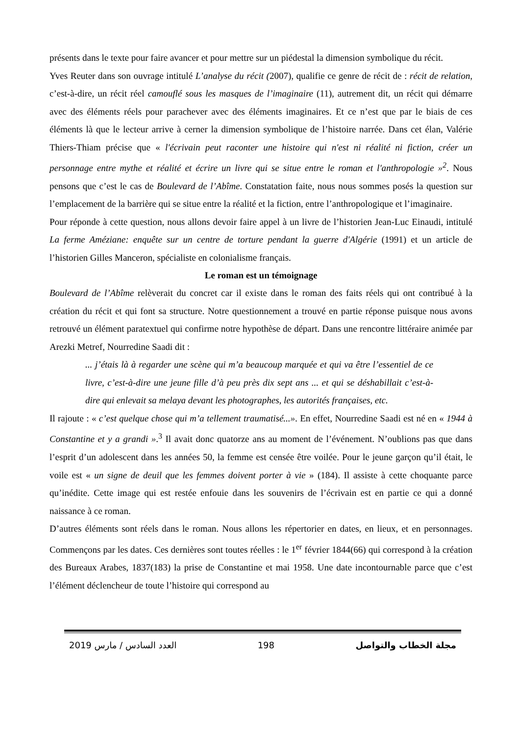présents dans le texte pour faire avancer et pour mettre sur un piédestal la dimension symbolique du récit.
Yves Reuter dans son ouvrage intitulé L’analyse du récit (2007), qualifie ce genre de récit de : récit de relation, c’est-à-dire, un récit réel camouflé sous les masques de l’imaginaire (11), autrement dit, un récit qui démarre avec des éléments réels pour parachever avec des éléments imaginaires. Et ce n’est que par le biais de ces éléments là que le lecteur arrive à cerner la dimension symbolique de l’histoire narrée. Dans cet élan, Valérie Thiers-Thiam précise que « l'écrivain peut raconter une histoire qui n'est ni réalité ni fiction, créer un personnage entre mythe et réalité et écrire un livre qui se situe entre le roman et l'anthropologie »<sup>2</sup>. Nous pensons que c’est le cas de Boulevard de l’Abîme. Constatation faite, nous nous sommes posés la question sur l’emplacement de la barrière qui se situe entre la réalité et la fiction, entre l’anthropologique et l’imaginaire.
Pour réponde à cette question, nous allons devoir faire appel à un livre de l’historien Jean-Luc Einaudi, intitulé La ferme Améziane: enquête sur un centre de torture pendant la guerre d'Algérie (1991) et un article de l’historien Gilles Manceron, spécialiste en colonialisme français.
Le roman est un témoignage
Boulevard de l’Abîme relèverait du concret car il existe dans le roman des faits réels qui ont contribué à la création du récit et qui font sa structure. Notre questionnement a trouvé en partie réponse puisque nous avons retrouvé un élément paratextuel qui confirme notre hypothèse de départ. Dans une rencontre littéraire animée par Arezki Metref, Nourredine Saadi dit :
... j’étais là à regarder une scène qui m’a beaucoup marquée et qui va être l’essentiel de ce livre, c’est-à-dire une jeune fille d’à peu près dix sept ans ... et qui se déshabillait c’est-à-dire qui enlevait sa melaya devant les photographes, les autorités françaises, etc.
Il rajoute : « c’est quelque chose qui m’a tellement traumatisé...». En effet, Nourredine Saadi est né en « 1944 à Constantine et y a grandi ».<sup>3</sup> Il avait donc quatorze ans au moment de l’événement. N’oublions pas que dans l’esprit d’un adolescent dans les années 50, la femme est censée être voilée. Pour le jeune garçon qu’il était, le voile est « un signe de deuil que les femmes doivent porter à vie » (184). Il assiste à cette choquante parce qu’inédite. Cette image qui est restée enfouie dans les souvenirs de l’écrivain est en partie ce qui a donné naissance à ce roman.
D’autres éléments sont réels dans le roman. Nous allons les répertorier en dates, en lieux, et en personnages. Commençons par les dates. Ces dernières sont toutes réelles : le 1<sup>er</sup> février 1844(66) qui correspond à la création des Bureaux Arabes, 1837(183) la prise de Constantine et mai 1958. Une date incontournable parce que c’est l’élément déclencheur de toute l’histoire qui correspond au
2019 العدد السادس / مارس 198 مجلة الخطاب والتواصل